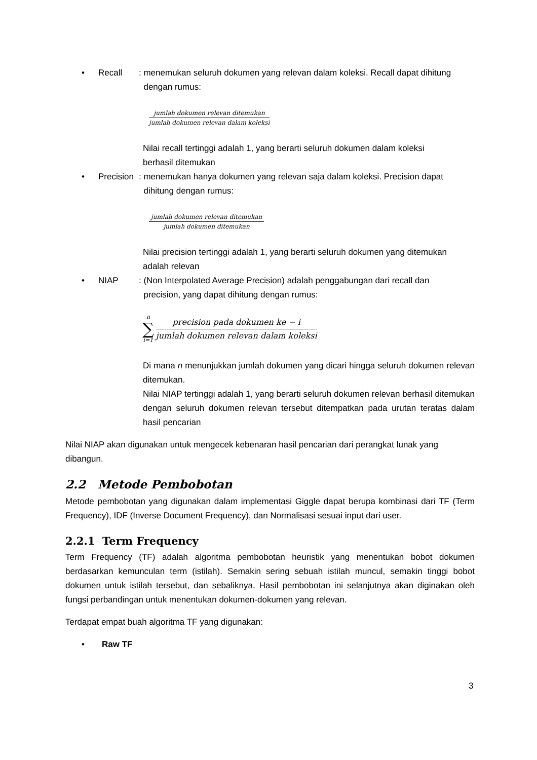• Recall: menemukan seluruh dokumen yang relevan dalam koleksi. Recall dapat dihitung
dengan rumus:
jumlah dokumen relevan ditemukan
jumlah dokumen relevan dalam koleksi
Nilai recall tertinggi adalah 1, yang berarti seluruh dokumen dalam koleksi
berhasil ditemukan
• Precision: menemukan hanya dokumen yang relevan saja dalam koleksi. Precision dapat
dihitung dengan rumus:
jumlah dokumen relevan ditemukan
jumlah dokumen ditemukan
Nilai precision tertinggi adalah 1, yang berarti seluruh dokumen yang ditemukan
adalah relevan
• NIAP: (Non Interpolated Average Precision) adalah penggabungan dari recall dan
precision, yang dapat dihitung dengan rumus:
n
∑
i=1
precision pada dokumen ke − i
jumlah dokumen relevan dalam koleksi
Di mana n menunjukkan jumlah dokumen yang dicari hingga seluruh dokumen relevan ditemukan.
Nilai NIAP tertinggi adalah 1, yang berarti seluruh dokumen relevan berhasil ditemukan dengan seluruh dokumen relevan tersebut ditempatkan pada urutan teratas dalam hasil pencarian
Nilai NIAP akan digunakan untuk mengecek kebenaran hasil pencarian dari perangkat lunak yang
dibangun.
2.2 Metode Pembobotan
Metode pembobotan yang digunakan dalam implementasi Giggle dapat berupa kombinasi dari TF (Term Frequency), IDF (Inverse Document Frequency), dan Normalisasi sesuai input dari user.
2.2.1 Term Frequency
Term Frequency (TF) adalah algoritma pembobotan heuristik yang menentukan bobot dokumen berdasarkan kemunculan term (istilah). Semakin sering sebuah istilah muncul, semakin tinggi bobot dokumen untuk istilah tersebut, dan sebaliknya. Hasil pembobotan ini selanjutnya akan diginakan oleh fungsi perbandingan untuk menentukan dokumen-dokumen yang relevan.
Terdapat empat buah algoritma TF yang digunakan:
• Raw TF
3